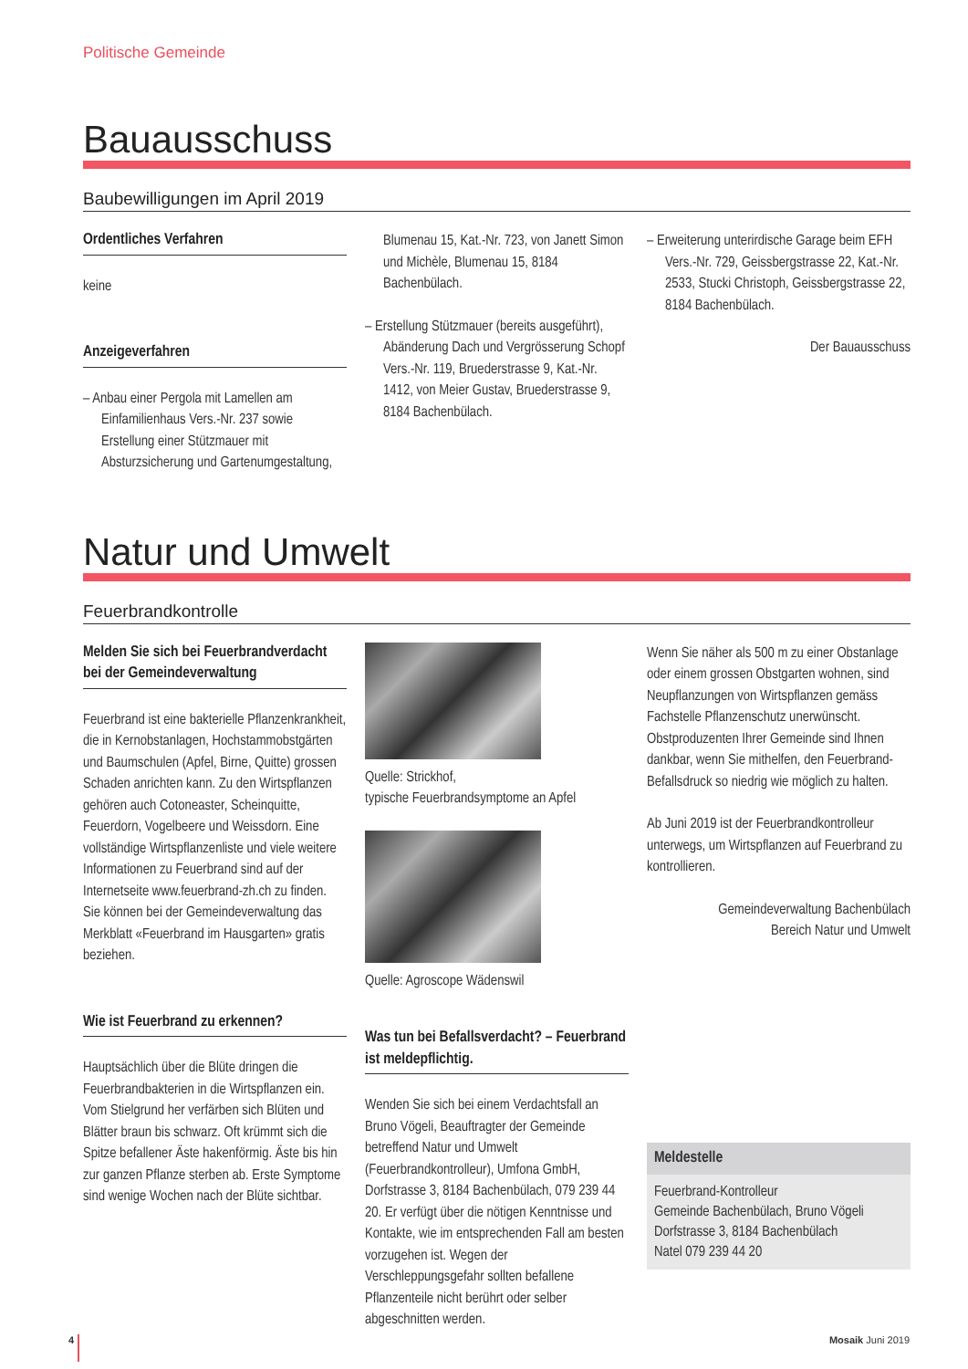Politische Gemeinde
Bauausschuss
Baubewilligungen im April 2019
Ordentliches Verfahren
keine
Anzeigeverfahren
– Anbau einer Pergola mit Lamellen am Einfamilienhaus Vers.-Nr. 237 sowie Erstellung einer Stützmauer mit Absturzsicherung und Gartenumgestaltung,
Blumenau 15, Kat.-Nr. 723, von Janett Simon und Michèle, Blumenau 15, 8184 Bachenbülach.
– Erstellung Stützmauer (bereits ausgeführt), Abänderung Dach und Vergrösserung Schopf Vers.-Nr. 119, Bruederstrasse 9, Kat.-Nr. 1412, von Meier Gustav, Bruederstrasse 9, 8184 Bachenbülach.
– Erweiterung unterirdische Garage beim EFH Vers.-Nr. 729, Geissbergstrasse 22, Kat.-Nr. 2533, Stucki Christoph, Geissbergstrasse 22, 8184 Bachenbülach.
Der Bauausschuss
Natur und Umwelt
Feuerbrandkontrolle
Melden Sie sich bei Feuerbrandverdacht bei der Gemeindeverwaltung
Feuerbrand ist eine bakterielle Pflanzenkrankheit, die in Kernobstanlagen, Hochstammobstgärten und Baumschulen (Apfel, Birne, Quitte) grossen Schaden anrichten kann. Zu den Wirtspflanzen gehören auch Cotoneaster, Scheinquitte, Feuerdorn, Vogelbeere und Weissdorn. Eine vollständige Wirtspflanzenliste und viele weitere Informationen zu Feuerbrand sind auf der Internetseite www.feuerbrand-zh.ch zu finden.
Sie können bei der Gemeindeverwaltung das Merkblatt «Feuerbrand im Hausgarten» gratis beziehen.
Wie ist Feuerbrand zu erkennen?
Hauptsächlich über die Blüte dringen die Feuerbrandbakterien in die Wirtspflanzen ein. Vom Stielgrund her verfärben sich Blüten und Blätter braun bis schwarz. Oft krümmt sich die Spitze befallener Äste hakenförmig. Äste bis hin zur ganzen Pflanze sterben ab. Erste Symptome sind wenige Wochen nach der Blüte sichtbar.
Quelle: Strickhof,
typische Feuerbrandsymptome an Apfel
Quelle: Agroscope Wädenswil
Was tun bei Befallsverdacht? – Feuerbrand ist meldepflichtig.
Wenden Sie sich bei einem Verdachtsfall an Bruno Vögeli, Beauftragter der Gemeinde betreffend Natur und Umwelt (Feuerbrandkontrolleur), Umfona GmbH, Dorfstrasse 3, 8184 Bachenbülach, 079 239 44 20. Er verfügt über die nötigen Kenntnisse und Kontakte, wie im entsprechenden Fall am besten vorzugehen ist. Wegen der Verschleppungsgefahr sollten befallene Pflanzenteile nicht berührt oder selber abgeschnitten werden.
Wenn Sie näher als 500 m zu einer Obstanlage oder einem grossen Obstgarten wohnen, sind Neupflanzungen von Wirtspflanzen gemäss Fachstelle Pflanzenschutz unerwünscht.
Obstproduzenten Ihrer Gemeinde sind Ihnen dankbar, wenn Sie mithelfen, den Feuerbrand-Befallsdruck so niedrig wie möglich zu halten.
Ab Juni 2019 ist der Feuerbrandkontrolleur unterwegs, um Wirtspflanzen auf Feuerbrand zu kontrollieren.
Gemeindeverwaltung Bachenbülach
Bereich Natur und Umwelt
Meldestelle
Feuerbrand-Kontrolleur
Gemeinde Bachenbülach, Bruno Vögeli
Dorfstrasse 3, 8184 Bachenbülach
Natel 079 239 44 20
4 Mosaik Juni 2019